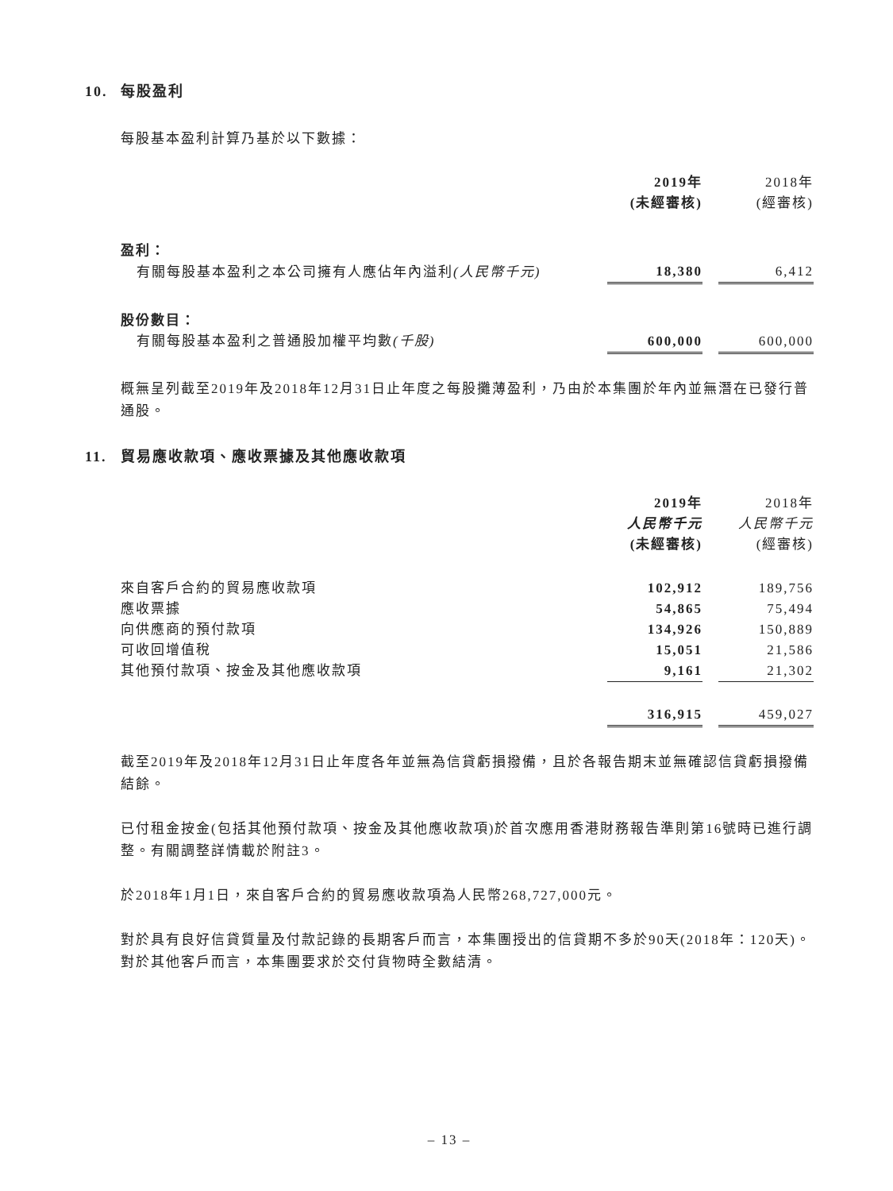10. 每股盈利
每股基本盈利計算乃基於以下數據：
| | 2019年 | | 2018年 |
| | (未經審核) | | (經審核) |
| 盈利： | | | |
| 有關每股基本盈利之本公司擁有人應佔年內溢利 (人民幣千元) | 18,380 | | 6,412 |
| 股份數目： | | | |
| 有關每股基本盈利之普通股加權平均數 (千股) | 600,000 | | 600,000 |
概無呈列截至2019年及2018年12月31日止年度之每股攤薄盈利，乃由於本集團於年內並無潛在已發行普通股。
11. 貿易應收款項、應收票據及其他應收款項
| | 2019年 | | 2018年 |
| | 人民幣千元 | | 人民幣千元 |
| | (未經審核) | | (經審核) |
| 來自客戶合約的貿易應收款項 | 102,912 | | 189,756 |
| 應收票據 | 54,865 | | 75,494 |
| 向供應商的預付款項 | 134,926 | | 150,889 |
| 可收回增值稅 | 15,051 | | 21,586 |
| 其他預付款項、按金及其他應收款項 | 9,161 | | 21,302 |
| | 316,915 | | 459,027 |
截至2019年及2018年12月31日止年度各年並無為信貸虧損撥備，且於各報告期末並無確認信貸虧損撥備結餘。
已付租金按金(包括其他預付款項、按金及其他應收款項)於首次應用香港財務報告準則第16號時已進行調整。有關調整詳情載於附註3。
於2018年1月1日，來自客戶合約的貿易應收款項為人民幣268,727,000元。
對於具有良好信貸質量及付款記錄的長期客戶而言，本集團授出的信貸期不多於90天(2018年：120天)。對於其他客戶而言，本集團要求於交付貨物時全數結清。
– 13 –